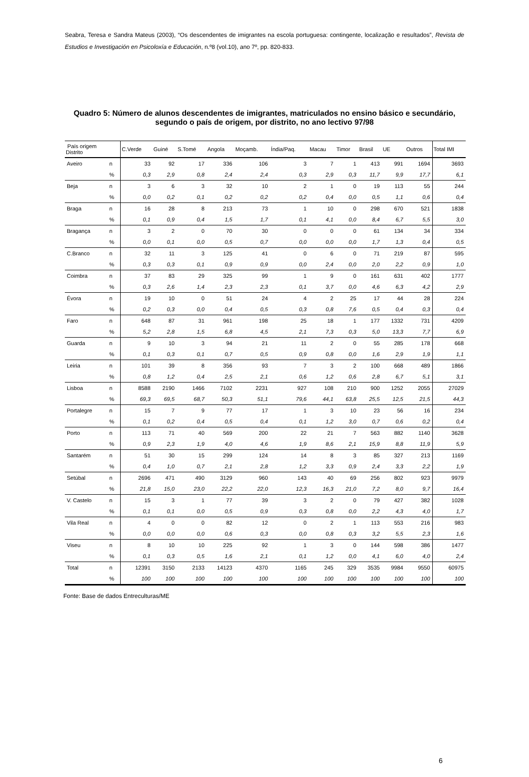Seabra, Teresa e Sandra Mateus (2003), “Os descendentes de imigrantes na escola portuguesa: contingente, localização e resultados”, Revista de Estudios e Investigación en Psicoloxía e Educación, n.º8 (vol.10), ano 7º, pp. 820-833.
Quadro 5: Número de alunos descendentes de imigrantes, matriculados no ensino básico e secundário, segundo o país de origem, por distrito, no ano lectivo 97/98
| País origem Distrito | | C.Verde | Guiné | S.Tomé | Angola | Moçamb. | Índia/Paq. | Macau | Timor | Brasil | UE | Outros | Total IMI |
| --- | --- | --- | --- | --- | --- | --- | --- | --- | --- | --- | --- | --- | --- |
| Aveiro | n | 33 | 92 | 17 | 336 | 106 | 3 | 7 | 1 | 413 | 991 | 1694 | 3693 |
| | % | 0,3 | 2,9 | 0,8 | 2,4 | 2,4 | 0,3 | 2,9 | 0,3 | 11,7 | 9,9 | 17,7 | 6,1 |
| Beja | n | 3 | 6 | 3 | 32 | 10 | 2 | 1 | 0 | 19 | 113 | 55 | 244 |
| | % | 0,0 | 0,2 | 0,1 | 0,2 | 0,2 | 0,2 | 0,4 | 0,0 | 0,5 | 1,1 | 0,6 | 0,4 |
| Braga | n | 16 | 28 | 8 | 213 | 73 | 1 | 10 | 0 | 298 | 670 | 521 | 1838 |
| | % | 0,1 | 0,9 | 0,4 | 1,5 | 1,7 | 0,1 | 4,1 | 0,0 | 8,4 | 6,7 | 5,5 | 3,0 |
| Bragança | n | 3 | 2 | 0 | 70 | 30 | 0 | 0 | 0 | 61 | 134 | 34 | 334 |
| | % | 0,0 | 0,1 | 0,0 | 0,5 | 0,7 | 0,0 | 0,0 | 0,0 | 1,7 | 1,3 | 0,4 | 0,5 |
| C.Branco | n | 32 | 11 | 3 | 125 | 41 | 0 | 6 | 0 | 71 | 219 | 87 | 595 |
| | % | 0,3 | 0,3 | 0,1 | 0,9 | 0,9 | 0,0 | 2,4 | 0,0 | 2,0 | 2,2 | 0,9 | 1,0 |
| Coimbra | n | 37 | 83 | 29 | 325 | 99 | 1 | 9 | 0 | 161 | 631 | 402 | 1777 |
| | % | 0,3 | 2,6 | 1,4 | 2,3 | 2,3 | 0,1 | 3,7 | 0,0 | 4,6 | 6,3 | 4,2 | 2,9 |
| Évora | n | 19 | 10 | 0 | 51 | 24 | 4 | 2 | 25 | 17 | 44 | 28 | 224 |
| | % | 0,2 | 0,3 | 0,0 | 0,4 | 0,5 | 0,3 | 0,8 | 7,6 | 0,5 | 0,4 | 0,3 | 0,4 |
| Faro | n | 648 | 87 | 31 | 961 | 198 | 25 | 18 | 1 | 177 | 1332 | 731 | 4209 |
| | % | 5,2 | 2,8 | 1,5 | 6,8 | 4,5 | 2,1 | 7,3 | 0,3 | 5,0 | 13,3 | 7,7 | 6,9 |
| Guarda | n | 9 | 10 | 3 | 94 | 21 | 11 | 2 | 0 | 55 | 285 | 178 | 668 |
| | % | 0,1 | 0,3 | 0,1 | 0,7 | 0,5 | 0,9 | 0,8 | 0,0 | 1,6 | 2,9 | 1,9 | 1,1 |
| Leiria | n | 101 | 39 | 8 | 356 | 93 | 7 | 3 | 2 | 100 | 668 | 489 | 1866 |
| | % | 0,8 | 1,2 | 0,4 | 2,5 | 2,1 | 0,6 | 1,2 | 0,6 | 2,8 | 6,7 | 5,1 | 3,1 |
| Lisboa | n | 8588 | 2190 | 1466 | 7102 | 2231 | 927 | 108 | 210 | 900 | 1252 | 2055 | 27029 |
| | % | 69,3 | 69,5 | 68,7 | 50,3 | 51,1 | 79,6 | 44,1 | 63,8 | 25,5 | 12,5 | 21,5 | 44,3 |
| Portalegre | n | 15 | 7 | 9 | 77 | 17 | 1 | 3 | 10 | 23 | 56 | 16 | 234 |
| | % | 0,1 | 0,2 | 0,4 | 0,5 | 0,4 | 0,1 | 1,2 | 3,0 | 0,7 | 0,6 | 0,2 | 0,4 |
| Porto | n | 113 | 71 | 40 | 569 | 200 | 22 | 21 | 7 | 563 | 882 | 1140 | 3628 |
| | % | 0,9 | 2,3 | 1,9 | 4,0 | 4,6 | 1,9 | 8,6 | 2,1 | 15,9 | 8,8 | 11,9 | 5,9 |
| Santarém | n | 51 | 30 | 15 | 299 | 124 | 14 | 8 | 3 | 85 | 327 | 213 | 1169 |
| | % | 0,4 | 1,0 | 0,7 | 2,1 | 2,8 | 1,2 | 3,3 | 0,9 | 2,4 | 3,3 | 2,2 | 1,9 |
| Setúbal | n | 2696 | 471 | 490 | 3129 | 960 | 143 | 40 | 69 | 256 | 802 | 923 | 9979 |
| | % | 21,8 | 15,0 | 23,0 | 22,2 | 22,0 | 12,3 | 16,3 | 21,0 | 7,2 | 8,0 | 9,7 | 16,4 |
| V. Castelo | n | 15 | 3 | 1 | 77 | 39 | 3 | 2 | 0 | 79 | 427 | 382 | 1028 |
| | % | 0,1 | 0,1 | 0,0 | 0,5 | 0,9 | 0,3 | 0,8 | 0,0 | 2,2 | 4,3 | 4,0 | 1,7 |
| Vila Real | n | 4 | 0 | 0 | 82 | 12 | 0 | 2 | 1 | 113 | 553 | 216 | 983 |
| | % | 0,0 | 0,0 | 0,0 | 0,6 | 0,3 | 0,0 | 0,8 | 0,3 | 3,2 | 5,5 | 2,3 | 1,6 |
| Viseu | n | 8 | 10 | 10 | 225 | 92 | 1 | 3 | 0 | 144 | 598 | 386 | 1477 |
| | % | 0,1 | 0,3 | 0,5 | 1,6 | 2,1 | 0,1 | 1,2 | 0,0 | 4,1 | 6,0 | 4,0 | 2,4 |
| Total | n | 12391 | 3150 | 2133 | 14123 | 4370 | 1165 | 245 | 329 | 3535 | 9984 | 9550 | 60975 |
| | % | 100 | 100 | 100 | 100 | 100 | 100 | 100 | 100 | 100 | 100 | 100 | 100 |
Fonte: Base de dados Entreculturas/ME
6